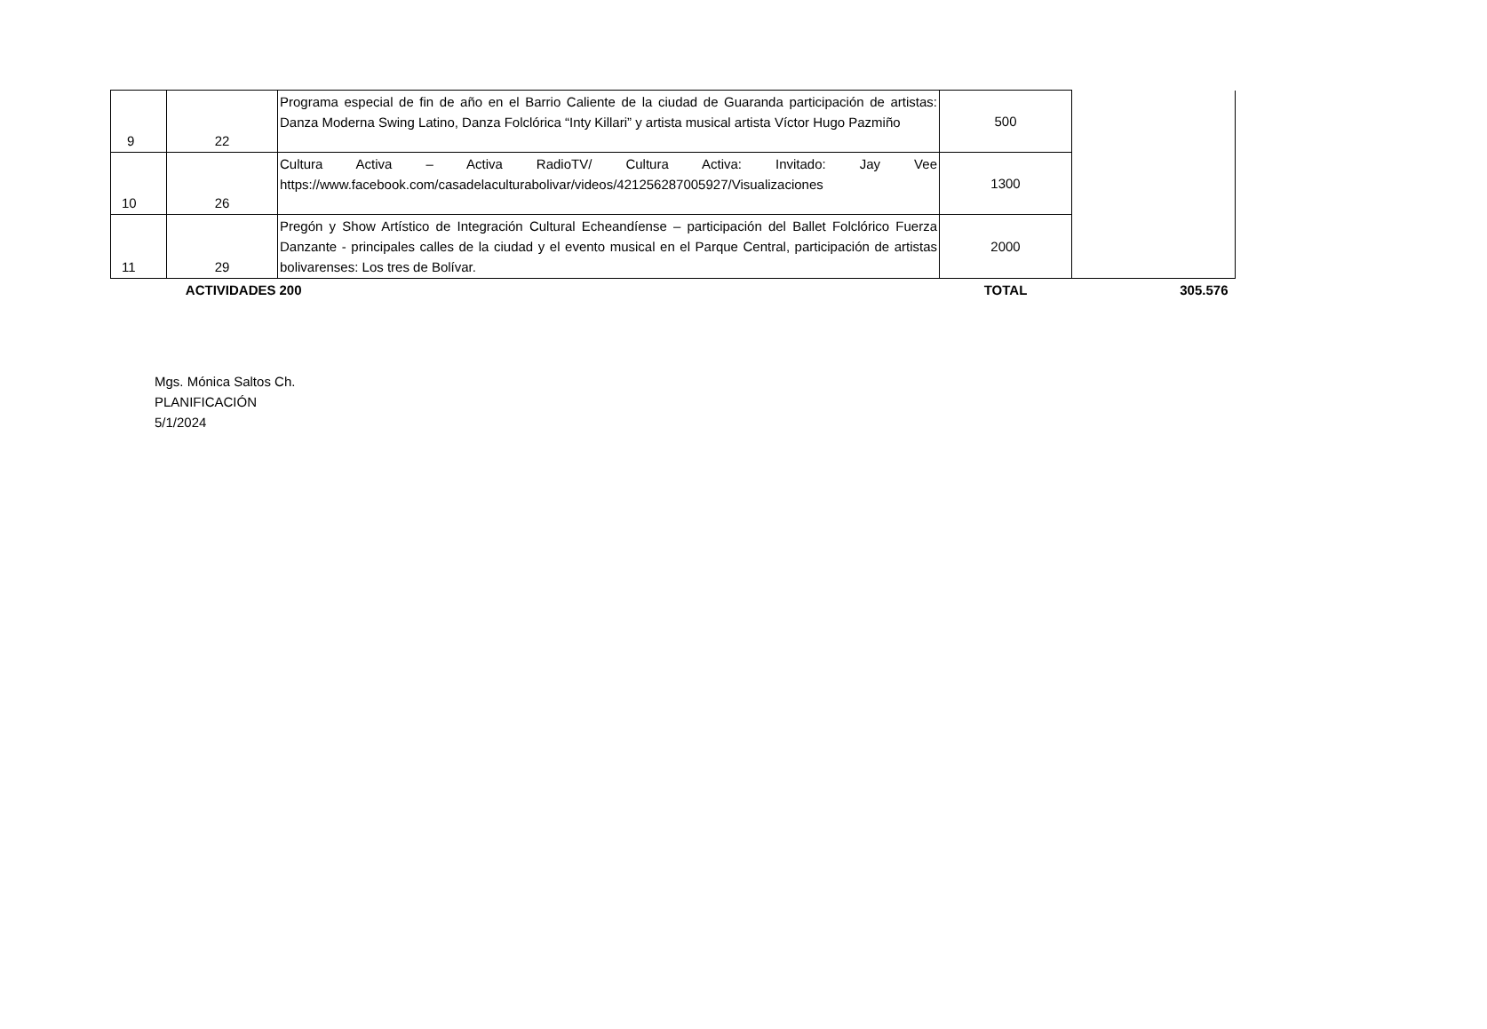| 9 | 22 | Programa especial de fin de año en el Barrio Caliente de la ciudad de Guaranda participación de artistas: Danza Moderna Swing Latino, Danza Folclórica “Inty Killari” y artista musical artista Víctor Hugo Pazmiño | 500 | |
| 10 | 26 | Cultura Activa – Activa RadioTV/ Cultura Activa: Invitado: Jay Vee https://www.facebook.com/casadelaculturabolivar/videos/421256287005927/Visualizaciones | 1300 | |
| 11 | 29 | Pregón y Show Artístico de Integración Cultural Echeandíense – participación del Ballet Folclórico Fuerza Danzante - principales calles de la ciudad y el evento musical en el Parque Central, participación de artistas bolivarenses: Los tres de Bolívar. | 2000 | |
| | ACTIVIDADES | 200 | TOTAL | 305.576 |
Mgs. Mónica Saltos Ch.
PLANIFICACIÓN
5/1/2024